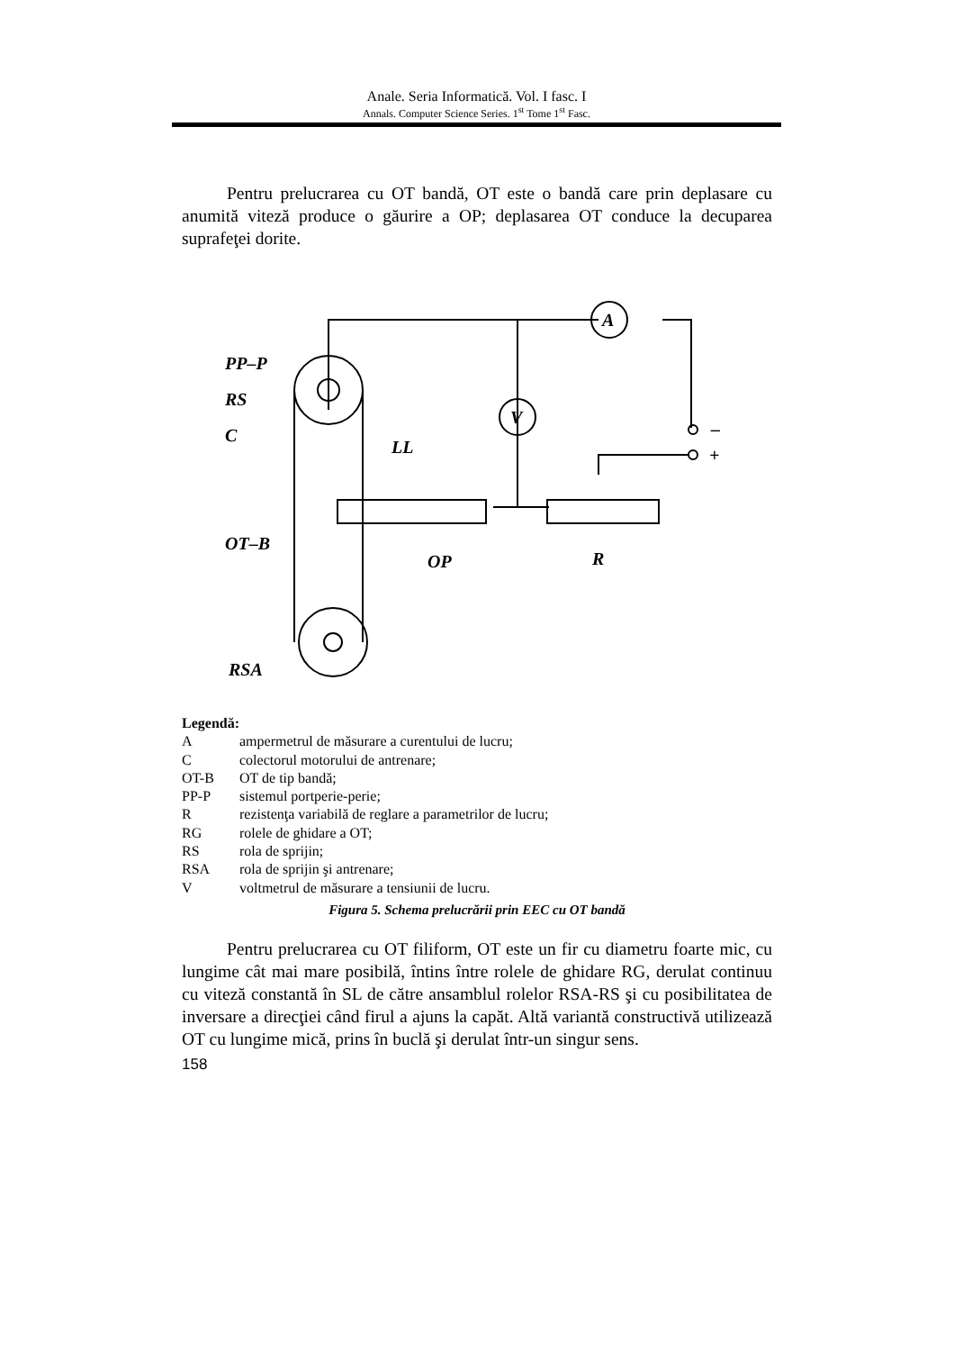Anale. Seria Informatică. Vol. I fasc. I
Annals. Computer Science Series. 1<sup>st</sup> Tome 1<sup>st</sup> Fasc.
Pentru prelucrarea cu OT bandă, OT este o bandă care prin deplasare cu anumită viteză produce o găurire a OP; deplasarea OT conduce la decuparea suprafeţei dorite.
A
V
PP–P
RS
C
LL
OT–B
OP
R
RSA
–
+
Legendă:
Aampermetrul de măsurare a curentului de lucru;
Ccolectorul motorului de antrenare;
OT-B OT de tip bandă;
PP-P sistemul portperie-perie;
Rrezistenţa variabilă de reglare a parametrilor de lucru;
RG rolele de ghidare a OT;
RS rola de sprijin;
RSA rola de sprijin şi antrenare;
Vvoltmetrul de măsurare a tensiunii de lucru.
Figura 5. Schema prelucrării prin EEC cu OT bandă
Pentru prelucrarea cu OT filiform, OT este un fir cu diametru foarte mic, cu lungime cât mai mare posibilă, întins între rolele de ghidare RG, derulat continuu cu viteză constantă în SL de către ansamblul rolelor RSA-RS şi cu posibilitatea de inversare a direcţiei când firul a ajuns la capăt. Altă variantă constructivă utilizează OT cu lungime mică, prins în buclă şi derulat într-un singur sens.
158